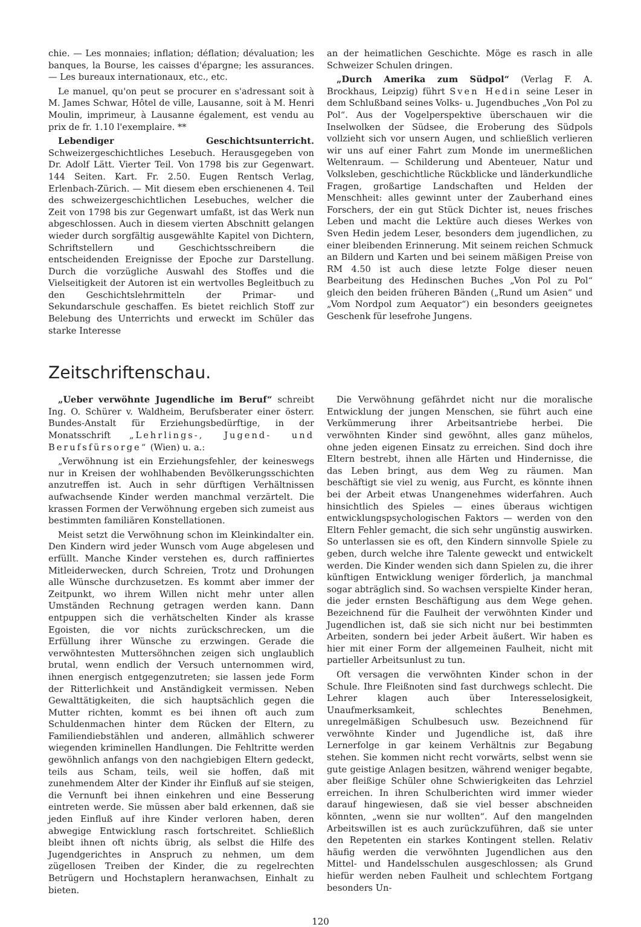chie. — Les monnaies; inflation; déflation; dévaluation; les banques, la Bourse, les caisses d'épargne; les assurances. — Les bureaux internationaux, etc., etc.
Le manuel, qu'on peut se procurer en s'adressant soit à M. James Schwar, Hôtel de ville, Lausanne, soit à M. Henri Moulin, imprimeur, à Lausanne également, est vendu au prix de fr. 1.10 l'exemplaire. **
Lebendiger Geschichtsunterricht. Schweizergeschichtliches Lesebuch. Herausgegeben von Dr. Adolf Lätt. Vierter Teil. Von 1798 bis zur Gegenwart. 144 Seiten. Kart. Fr. 2.50. Eugen Rentsch Verlag, Erlenbach-Zürich. — Mit diesem eben erschienenen 4. Teil des schweizergeschichtlichen Lesebuches, welcher die Zeit von 1798 bis zur Gegenwart umfaßt, ist das Werk nun abgeschlossen. Auch in diesem vierten Abschnitt gelangen wieder durch sorgfältig ausgewählte Kapitel von Dichtern, Schriftstellern und Geschichtsschreibern die entscheidenden Ereignisse der Epoche zur Darstellung. Durch die vorzügliche Auswahl des Stoffes und die Vielseitigkeit der Autoren ist ein wertvolles Begleitbuch zu den Geschichtslehrmitteln der Primar- und Sekundarschule geschaffen. Es bietet reichlich Stoff zur Belebung des Unterrichts und erweckt im Schüler das starke Interesse
an der heimatlichen Geschichte. Möge es rasch in alle Schweizer Schulen dringen.
„Durch Amerika zum Südpol“ (Verlag F. A. Brockhaus, Leipzig) führt Sven Hedin seine Leser in dem Schlußband seines Volks- u. Jugendbuches „Von Pol zu Pol“. Aus der Vogelperspektive überschauen wir die Inselwolken der Südsee, die Eroberung des Südpols vollzieht sich vor unsern Augen, und schließlich verlieren wir uns auf einer Fahrt zum Monde im unermeßlichen Weltenraum. — Schilderung und Abenteuer, Natur und Volksleben, geschichtliche Rückblicke und länderkundliche Fragen, großartige Landschaften und Helden der Menschheit: alles gewinnt unter der Zauberhand eines Forschers, der ein gut Stück Dichter ist, neues frisches Leben und macht die Lektüre auch dieses Werkes von Sven Hedin jedem Leser, besonders dem jugendlichen, zu einer bleibenden Erinnerung. Mit seinem reichen Schmuck an Bildern und Karten und bei seinem mäßigen Preise von RM 4.50 ist auch diese letzte Folge dieser neuen Bearbeitung des Hedinschen Buches „Von Pol zu Pol“ gleich den beiden früheren Bänden („Rund um Asien“ und „Vom Nordpol zum Aequator“) ein besonders geeignetes Geschenk für lesefrohe Jungens.
Zeitschriftenschau.
„Ueber verwöhnte Jugendliche im Beruf“ schreibt Ing. O. Schürer v. Waldheim, Berufsberater einer österr. Bundes-Anstalt für Erziehungsbedürftige, in der Monatsschrift „Lehrlings-, Jugend- und Berufsfürsorge“ (Wien) u. a.:
„Verwöhnung ist ein Erziehungsfehler, der keineswegs nur in Kreisen der wohlhabenden Bevölkerungsschichten anzutreffen ist. Auch in sehr dürftigen Verhältnissen aufwachsende Kinder werden manchmal verzärtelt. Die krassen Formen der Verwöhnung ergeben sich zumeist aus bestimmten familiären Konstellationen.
Meist setzt die Verwöhnung schon im Kleinkindalter ein. Den Kindern wird jeder Wunsch vom Auge abgelesen und erfüllt. Manche Kinder verstehen es, durch raffiniertes Mitleiderwecken, durch Schreien, Trotz und Drohungen alle Wünsche durchzusetzen. Es kommt aber immer der Zeitpunkt, wo ihrem Willen nicht mehr unter allen Umständen Rechnung getragen werden kann. Dann entpuppen sich die verhätschelten Kinder als krasse Egoisten, die vor nichts zurückschrecken, um die Erfüllung ihrer Wünsche zu erzwingen. Gerade die verwöhntesten Muttersöhnchen zeigen sich unglaublich brutal, wenn endlich der Versuch unternommen wird, ihnen energisch entgegenzutreten; sie lassen jede Form der Ritterlichkeit und Anständigkeit vermissen. Neben Gewalttätigkeiten, die sich hauptsächlich gegen die Mutter richten, kommt es bei ihnen oft auch zum Schuldenmachen hinter dem Rücken der Eltern, zu Familiendiebstählen und anderen, allmählich schwerer wiegenden kriminellen Handlungen. Die Fehltritte werden gewöhnlich anfangs von den nachgiebigen Eltern gedeckt, teils aus Scham, teils, weil sie hoffen, daß mit zunehmendem Alter der Kinder ihr Einfluß auf sie steigen, die Vernunft bei ihnen einkehren und eine Besserung eintreten werde. Sie müssen aber bald erkennen, daß sie jeden Einfluß auf ihre Kinder verloren haben, deren abwegige Entwicklung rasch fortschreitet. Schließlich bleibt ihnen oft nichts übrig, als selbst die Hilfe des Jugendgerichtes in Anspruch zu nehmen, um dem zügellosen Treiben der Kinder, die zu regelrechten Betrügern und Hochstaplern heranwachsen, Einhalt zu bieten.
Die Verwöhnung gefährdet nicht nur die moralische Entwicklung der jungen Menschen, sie führt auch eine Verkümmerung ihrer Arbeitsantriebe herbei. Die verwöhnten Kinder sind gewöhnt, alles ganz mühelos, ohne jeden eigenen Einsatz zu erreichen. Sind doch ihre Eltern bestrebt, ihnen alle Härten und Hindernisse, die das Leben bringt, aus dem Weg zu räumen. Man beschäftigt sie viel zu wenig, aus Furcht, es könnte ihnen bei der Arbeit etwas Unangenehmes widerfahren. Auch hinsichtlich des Spieles — eines überaus wichtigen entwicklungspsychologischen Faktors — werden von den Eltern Fehler gemacht, die sich sehr ungünstig auswirken. So unterlassen sie es oft, den Kindern sinnvolle Spiele zu geben, durch welche ihre Talente geweckt und entwickelt werden. Die Kinder wenden sich dann Spielen zu, die ihrer künftigen Entwicklung weniger förderlich, ja manchmal sogar abträglich sind. So wachsen verspielte Kinder heran, die jeder ernsten Beschäftigung aus dem Wege gehen. Bezeichnend für die Faulheit der verwöhnten Kinder und Jugendlichen ist, daß sie sich nicht nur bei bestimmten Arbeiten, sondern bei jeder Arbeit äußert. Wir haben es hier mit einer Form der allgemeinen Faulheit, nicht mit partieller Arbeitsunlust zu tun.
Oft versagen die verwöhnten Kinder schon in der Schule. Ihre Fleißnoten sind fast durchwegs schlecht. Die Lehrer klagen auch über Interesselosigkeit, Unaufmerksamkeit, schlechtes Benehmen, unregelmäßigen Schulbesuch usw. Bezeichnend für verwöhnte Kinder und Jugendliche ist, daß ihre Lernerfolge in gar keinem Verhältnis zur Begabung stehen. Sie kommen nicht recht vorwärts, selbst wenn sie gute geistige Anlagen besitzen, während weniger begabte, aber fleißige Schüler ohne Schwierigkeiten das Lehrziel erreichen. In ihren Schulberichten wird immer wieder darauf hingewiesen, daß sie viel besser abschneiden könnten, „wenn sie nur wollten“. Auf den mangelnden Arbeitswillen ist es auch zurückzuführen, daß sie unter den Repetenten ein starkes Kontingent stellen. Relativ häufig werden die verwöhnten Jugendlichen aus den Mittel- und Handelsschulen ausgeschlossen; als Grund hiefür werden neben Faulheit und schlechtem Fortgang besonders Un-
120